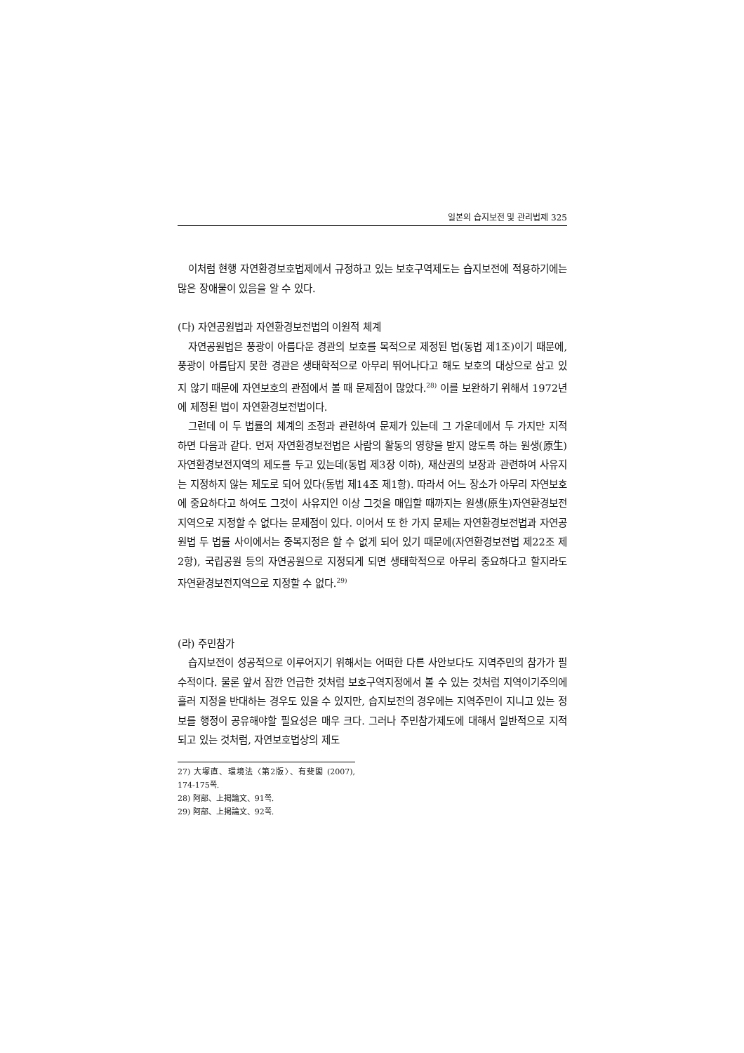일본의 습지보전 및 관리법제 325
이처럼 현행 자연환경보호법제에서 규정하고 있는 보호구역제도는 습지보전에 적용하기에는 많은 장애물이 있음을 알 수 있다.
(다) 자연공원법과 자연환경보전법의 이원적 체계
자연공원법은 풍광이 아름다운 경관의 보호를 목적으로 제정된 법(동법 제1조)이기 때문에, 풍광이 아름답지 못한 경관은 생태학적으로 아무리 뛰어나다고 해도 보호의 대상으로 삼고 있지 않기 때문에 자연보호의 관점에서 볼 때 문제점이 많았다.<sup>28)</sup> 이를 보완하기 위해서 1972년에 제정된 법이 자연환경보전법이다.
그런데 이 두 법률의 체계의 조정과 관련하여 문제가 있는데 그 가운데에서 두 가지만 지적하면 다음과 같다. 먼저 자연환경보전법은 사람의 활동의 영향을 받지 않도록 하는 원생(原生)자연환경보전지역의 제도를 두고 있는데(동법 제3장 이하), 재산권의 보장과 관련하여 사유지는 지정하지 않는 제도로 되어 있다(동법 제14조 제1항). 따라서 어느 장소가 아무리 자연보호에 중요하다고 하여도 그것이 사유지인 이상 그것을 매입할 때까지는 원생(原生)자연환경보전지역으로 지정할 수 없다는 문제점이 있다. 이어서 또 한 가지 문제는 자연환경보전법과 자연공원법 두 법률 사이에서는 중복지정은 할 수 없게 되어 있기 때문에(자연환경보전법 제22조 제2항), 국립공원 등의 자연공원으로 지정되게 되면 생태학적으로 아무리 중요하다고 할지라도 자연환경보전지역으로 지정할 수 없다.<sup>29)</sup>
(라) 주민참가
습지보전이 성공적으로 이루어지기 위해서는 어떠한 다른 사안보다도 지역주민의 참가가 필수적이다. 물론 앞서 잠깐 언급한 것처럼 보호구역지정에서 볼 수 있는 것처럼 지역이기주의에 흘러 지정을 반대하는 경우도 있을 수 있지만, 습지보전의 경우에는 지역주민이 지니고 있는 정보를 행정이 공유해야할 필요성은 매우 크다. 그러나 주민참가제도에 대해서 일반적으로 지적되고 있는 것처럼, 자연보호법상의 제도
27) 大塚直、環境法〈第2版〉、有斐閣 (2007), 174-175쪽.
28) 阿部、上掲論文、91쪽.
29) 阿部、上掲論文、92쪽.